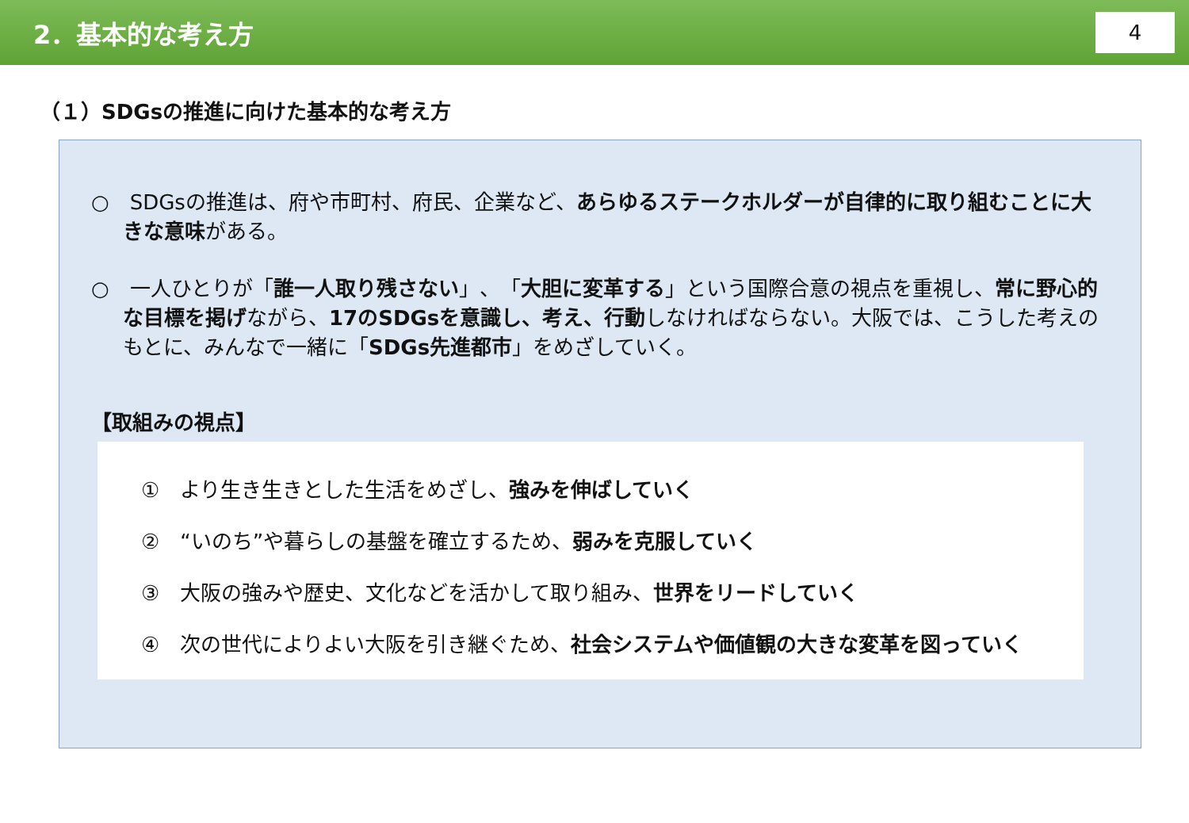2．基本的な考え方
4
（１）SDGsの推進に向けた基本的な考え方
○　SDGsの推進は、府や市町村、府民、企業など、あらゆるステークホルダーが自律的に取り組むことに大きな意味がある。
○　一人ひとりが「誰一人取り残さない」、「大胆に変革する」という国際合意の視点を重視し、常に野心的な目標を掲げながら、17のSDGsを意識し、考え、行動しなければならない。大阪では、こうした考えのもとに、みんなで一緒に「SDGs先進都市」をめざしていく。
【取組みの視点】
①　より生き生きとした生活をめざし、強みを伸ばしていく
②　“いのち”や暮らしの基盤を確立するため、弱みを克服していく
③　大阪の強みや歴史、文化などを活かして取り組み、世界をリードしていく
④　次の世代によりよい大阪を引き継ぐため、社会システムや価値観の大きな変革を図っていく